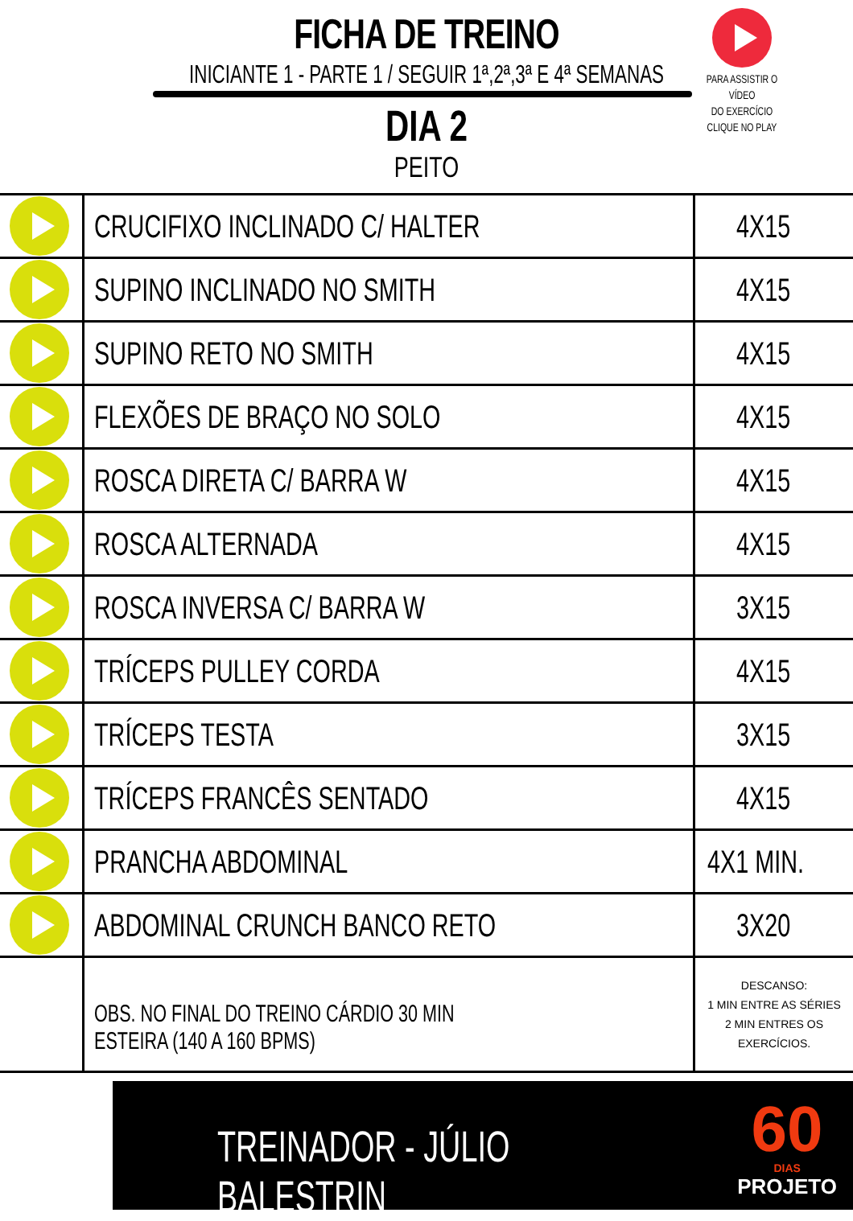FICHA DE TREINO
INICIANTE 1 - PARTE 1 / SEGUIR 1ª,2ª,3ª E 4ª SEMANAS
DIA 2
PEITO
PARA ASSISTIR O VÍDEO
DO EXERCÍCIO
CLIQUE NO PLAY
| | CRUCIFIXO INCLINADO C/ HALTER | 4X15 |
| | SUPINO INCLINADO NO SMITH | 4X15 |
| | SUPINO RETO NO SMITH | 4X15 |
| | FLEXÕES DE BRAÇO NO SOLO | 4X15 |
| | ROSCA DIRETA C/ BARRA W | 4X15 |
| | ROSCA ALTERNADA | 4X15 |
| | ROSCA INVERSA C/ BARRA W | 3X15 |
| | TRÍCEPS PULLEY CORDA | 4X15 |
| | TRÍCEPS TESTA | 3X15 |
| | TRÍCEPS FRANCÊS SENTADO | 4X15 |
| | PRANCHA ABDOMINAL | 4X1 MIN. |
| | ABDOMINAL CRUNCH BANCO RETO | 3X20 |
| | OBS. NO FINAL DO TREINO CÁRDIO 30 MIN ESTEIRA (140 A 160 BPMS) | DESCANSO: 1 MIN ENTRE AS SÉRIES 2 MIN ENTRES OS EXERCÍCIOS. |
TREINADOR - JÚLIO BALESTRIN
60
DIAS
PROJETO